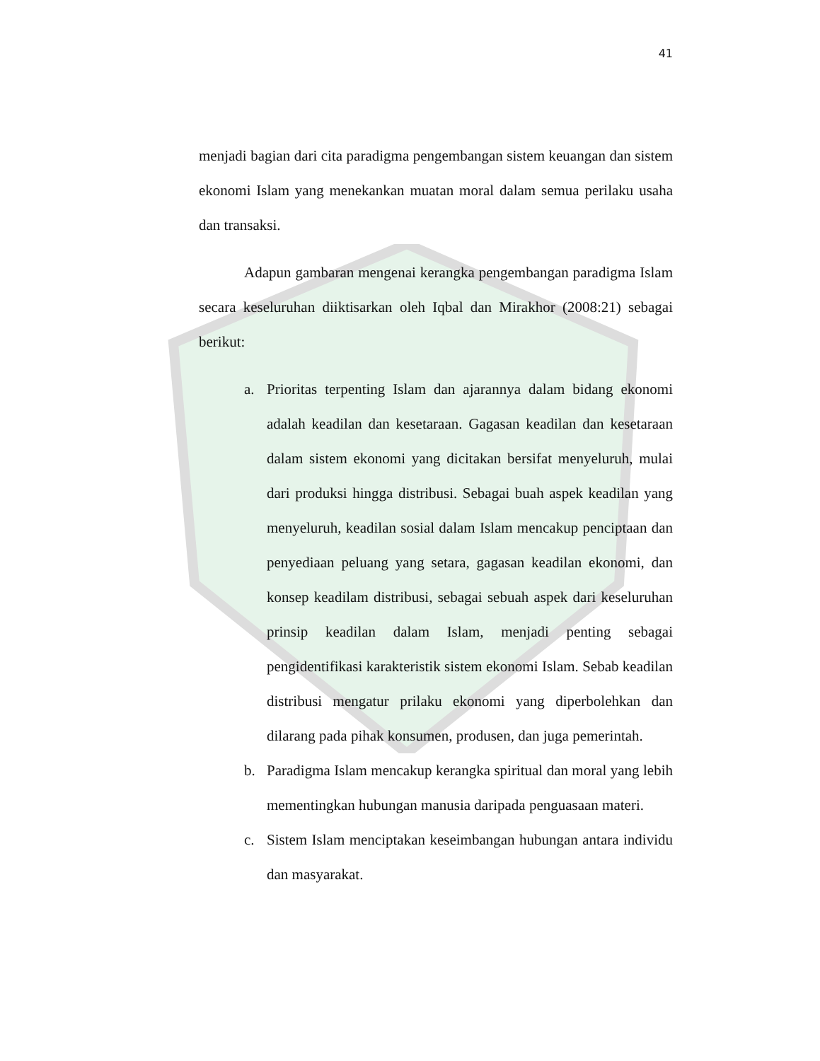41
menjadi bagian dari cita paradigma pengembangan sistem keuangan dan sistem ekonomi Islam yang menekankan muatan moral dalam semua perilaku usaha dan transaksi.
Adapun gambaran mengenai kerangka pengembangan paradigma Islam secara keseluruhan diiktisarkan oleh Iqbal dan Mirakhor (2008:21) sebagai berikut:
a. Prioritas terpenting Islam dan ajarannya dalam bidang ekonomi adalah keadilan dan kesetaraan. Gagasan keadilan dan kesetaraan dalam sistem ekonomi yang dicitakan bersifat menyeluruh, mulai dari produksi hingga distribusi. Sebagai buah aspek keadilan yang menyeluruh, keadilan sosial dalam Islam mencakup penciptaan dan penyediaan peluang yang setara, gagasan keadilan ekonomi, dan konsep keadilam distribusi, sebagai sebuah aspek dari keseluruhan prinsip keadilan dalam Islam, menjadi penting sebagai pengidentifikasi karakteristik sistem ekonomi Islam. Sebab keadilan distribusi mengatur prilaku ekonomi yang diperbolehkan dan dilarang pada pihak konsumen, produsen, dan juga pemerintah.
b. Paradigma Islam mencakup kerangka spiritual dan moral yang lebih mementingkan hubungan manusia daripada penguasaan materi.
c. Sistem Islam menciptakan keseimbangan hubungan antara individu dan masyarakat.